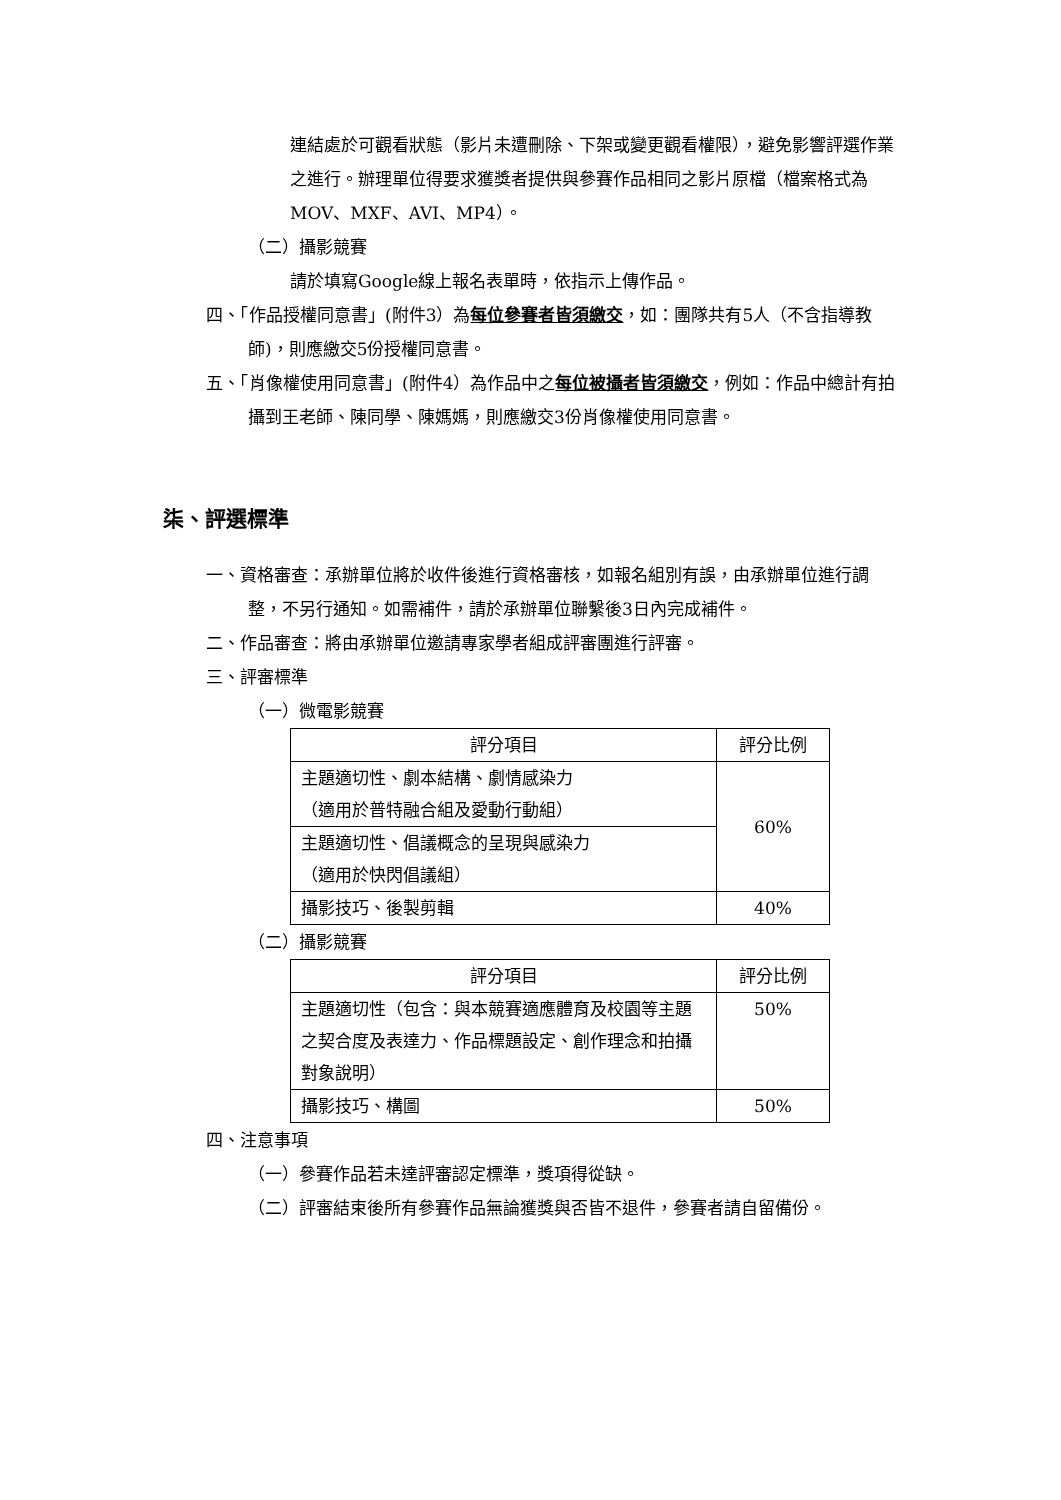連結處於可觀看狀態（影片未遭刪除、下架或變更觀看權限），避免影響評選作業之進行。辦理單位得要求獲獎者提供與參賽作品相同之影片原檔（檔案格式為MOV、MXF、AVI、MP4）。
（二）攝影競賽
請於填寫Google線上報名表單時，依指示上傳作品。
四、「作品授權同意書」(附件3）為每位參賽者皆須繳交，如：團隊共有5人（不含指導教師)，則應繳交5份授權同意書。
五、「肖像權使用同意書」(附件4）為作品中之每位被攝者皆須繳交，例如：作品中總計有拍攝到王老師、陳同學、陳媽媽，則應繳交3份肖像權使用同意書。
柒、評選標準
一、資格審查：承辦單位將於收件後進行資格審核，如報名組別有誤，由承辦單位進行調整，不另行通知。如需補件，請於承辦單位聯繫後3日內完成補件。
二、作品審查：將由承辦單位邀請專家學者組成評審團進行評審。
三、評審標準
（一）微電影競賽
| 評分項目 | 評分比例 |
| --- | --- |
| 主題適切性、劇本結構、劇情感染力 （適用於普特融合組及愛動行動組） | 60% |
| 主題適切性、倡議概念的呈現與感染力 （適用於快閃倡議組） | |
| 攝影技巧、後製剪輯 | 40% |
（二）攝影競賽
| 評分項目 | 評分比例 |
| --- | --- |
| 主題適切性（包含：與本競賽適應體育及校園等主題之契合度及表達力、作品標題設定、創作理念和拍攝對象說明） | 50% |
| 攝影技巧、構圖 | 50% |
四、注意事項
（一）參賽作品若未達評審認定標準，獎項得從缺。
（二）評審結束後所有參賽作品無論獲獎與否皆不退件，參賽者請自留備份。